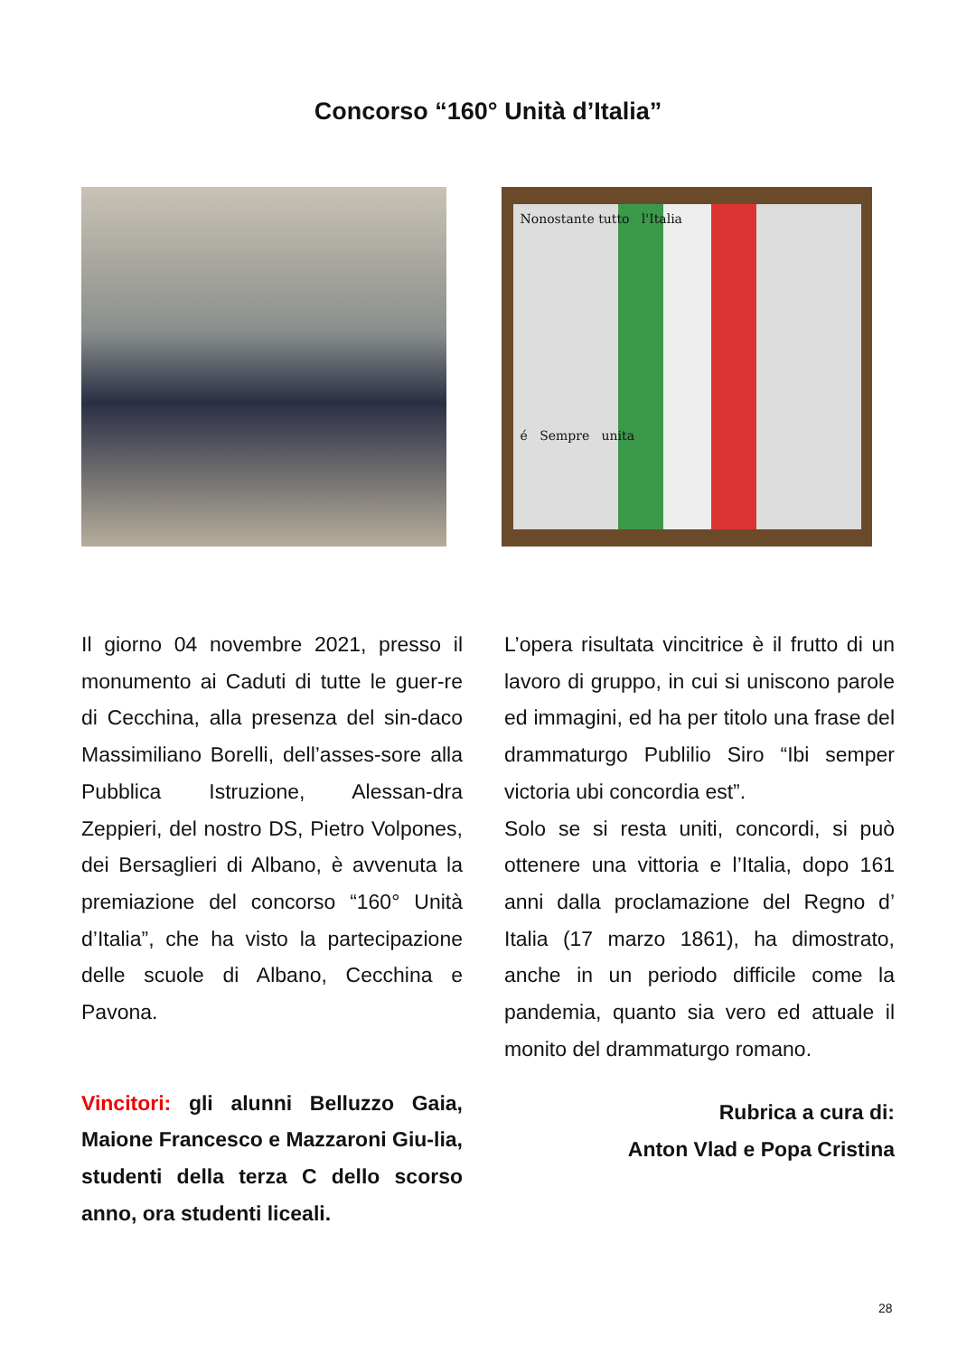Concorso “160° Unità d’Italia”
Nonostante tutto l'Italia
é Sempre unita
Il giorno 04 novembre 2021, presso il monumento ai Caduti di tutte le guer-re di Cecchina, alla presenza del sin-daco Massimiliano Borelli, dell’asses-sore alla Pubblica Istruzione, Alessan-dra Zeppieri, del nostro DS, Pietro Volpones, dei Bersaglieri di Albano, è avvenuta la premiazione del concorso “160° Unità d’Italia”, che ha visto la partecipazione delle scuole di Albano, Cecchina e Pavona.
Vincitori: gli alunni Belluzzo Gaia, Maione Francesco e Mazzaroni Giu-lia, studenti della terza C dello scorso anno, ora studenti liceali.
L’opera risultata vincitrice è il frutto di un lavoro di gruppo, in cui si uniscono parole ed immagini, ed ha per titolo una frase del drammaturgo Publilio Siro “Ibi semper victoria ubi concordia est”.
Solo se si resta uniti, concordi, si può ottenere una vittoria e l’Italia, dopo 161 anni dalla proclamazione del Regno d’ Italia (17 marzo 1861), ha dimostrato, anche in un periodo difficile come la pandemia, quanto sia vero ed attuale il monito del drammaturgo romano.
Rubrica a cura di:
Anton Vlad e Popa Cristina
28